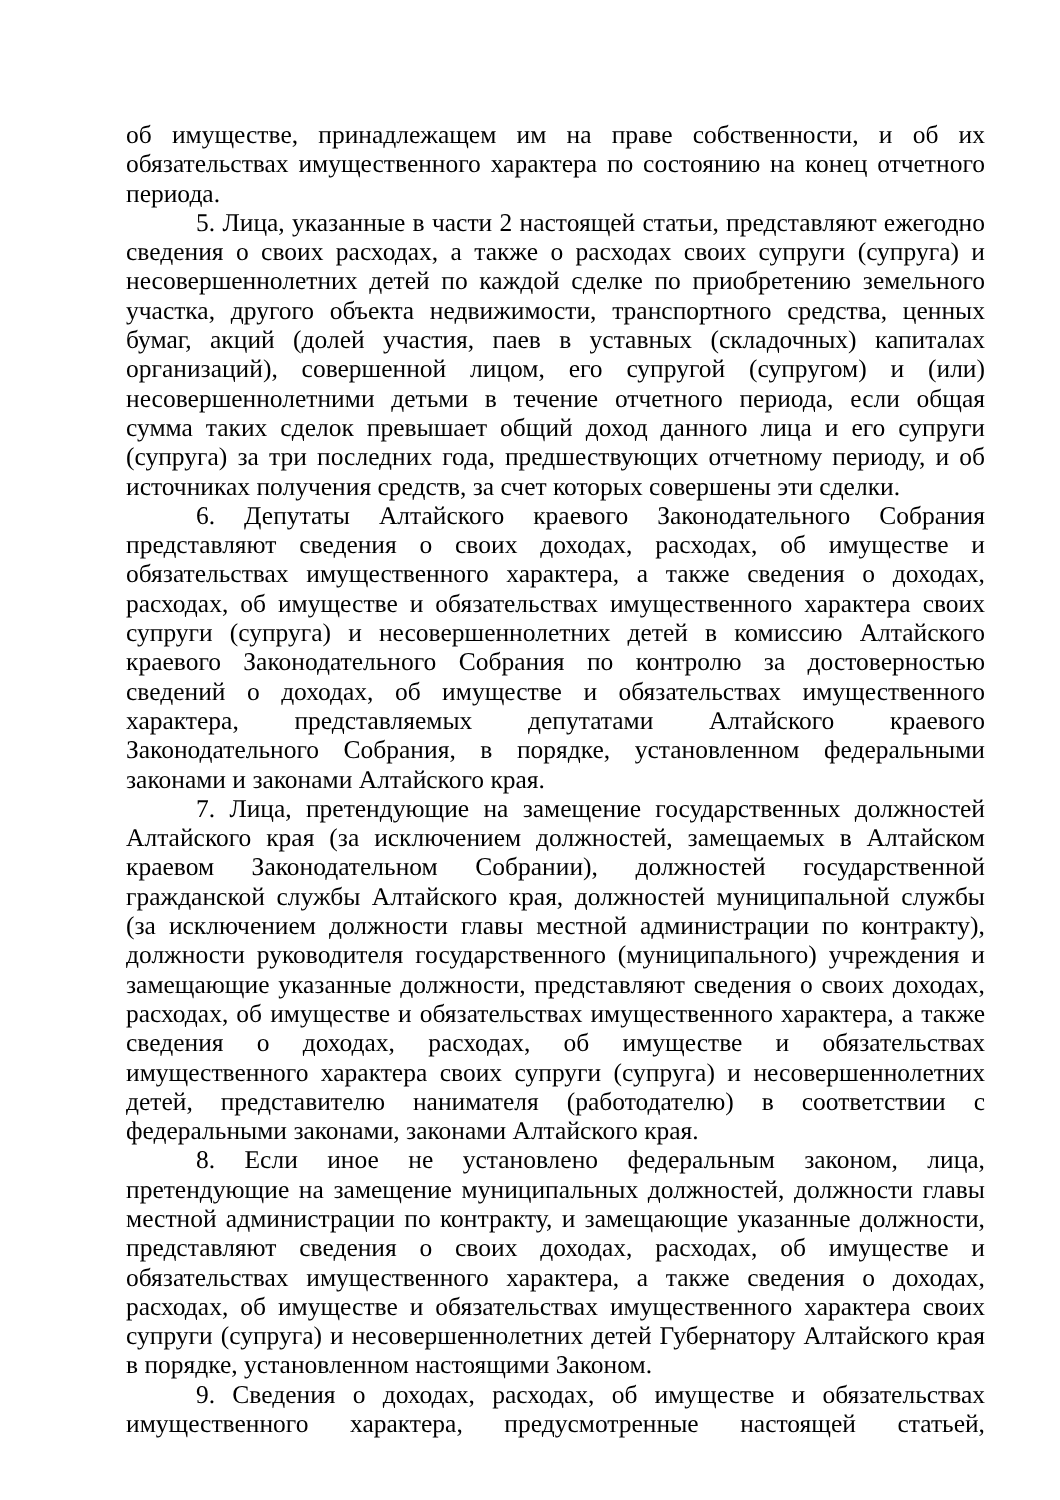об имуществе, принадлежащем им на праве собственности, и об их обязательствах имущественного характера по состоянию на конец отчетного периода.
5. Лица, указанные в части 2 настоящей статьи, представляют ежегодно сведения о своих расходах, а также о расходах своих супруги (супруга) и несовершеннолетних детей по каждой сделке по приобретению земельного участка, другого объекта недвижимости, транспортного средства, ценных бумаг, акций (долей участия, паев в уставных (складочных) капиталах организаций), совершенной лицом, его супругой (супругом) и (или) несовершеннолетними детьми в течение отчетного периода, если общая сумма таких сделок превышает общий доход данного лица и его супруги (супруга) за три последних года, предшествующих отчетному периоду, и об источниках получения средств, за счет которых совершены эти сделки.
6. Депутаты Алтайского краевого Законодательного Собрания представляют сведения о своих доходах, расходах, об имуществе и обязательствах имущественного характера, а также сведения о доходах, расходах, об имуществе и обязательствах имущественного характера своих супруги (супруга) и несовершеннолетних детей в комиссию Алтайского краевого Законодательного Собрания по контролю за достоверностью сведений о доходах, об имуществе и обязательствах имущественного характера, представляемых депутатами Алтайского краевого Законодательного Собрания, в порядке, установленном федеральными законами и законами Алтайского края.
7. Лица, претендующие на замещение государственных должностей Алтайского края (за исключением должностей, замещаемых в Алтайском краевом Законодательном Собрании), должностей государственной гражданской службы Алтайского края, должностей муниципальной службы (за исключением должности главы местной администрации по контракту), должности руководителя государственного (муниципального) учреждения и замещающие указанные должности, представляют сведения о своих доходах, расходах, об имуществе и обязательствах имущественного характера, а также сведения о доходах, расходах, об имуществе и обязательствах имущественного характера своих супруги (супруга) и несовершеннолетних детей, представителю нанимателя (работодателю) в соответствии с федеральными законами, законами Алтайского края.
8. Если иное не установлено федеральным законом, лица, претендующие на замещение муниципальных должностей, должности главы местной администрации по контракту, и замещающие указанные должности, представляют сведения о своих доходах, расходах, об имуществе и обязательствах имущественного характера, а также сведения о доходах, расходах, об имуществе и обязательствах имущественного характера своих супруги (супруга) и несовершеннолетних детей Губернатору Алтайского края в порядке, установленном настоящими Законом.
9. Сведения о доходах, расходах, об имуществе и обязательствах имущественного характера, предусмотренные настоящей статьей,